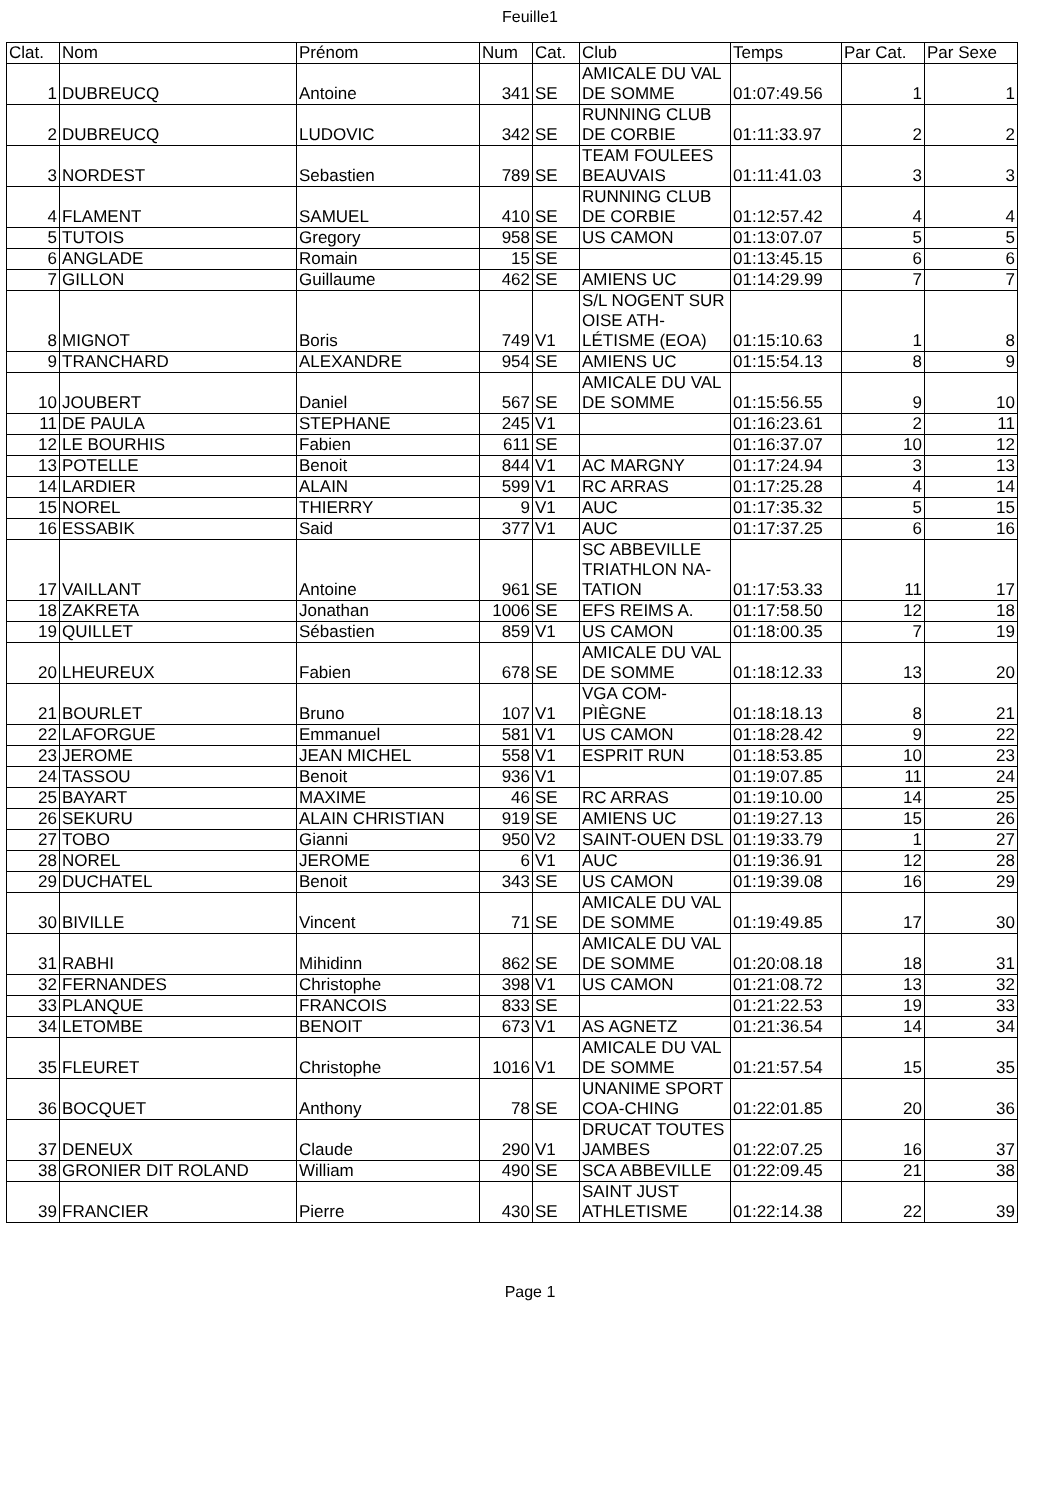Feuille1
| Clat. | Nom | Prénom | Num | Cat. | Club | Temps | Par Cat. | Par Sexe |
| --- | --- | --- | --- | --- | --- | --- | --- | --- |
| 1 | DUBREUCQ | Antoine | 341 | SE | AMICALE DU VAL DE SOMME | 01:07:49.56 | 1 | 1 |
| 2 | DUBREUCQ | LUDOVIC | 342 | SE | RUNNING CLUB DE CORBIE | 01:11:33.97 | 2 | 2 |
| 3 | NORDEST | Sebastien | 789 | SE | TEAM FOULEES BEAUVAIS | 01:11:41.03 | 3 | 3 |
| 4 | FLAMENT | SAMUEL | 410 | SE | RUNNING CLUB DE CORBIE | 01:12:57.42 | 4 | 4 |
| 5 | TUTOIS | Gregory | 958 | SE | US CAMON | 01:13:07.07 | 5 | 5 |
| 6 | ANGLADE | Romain | 15 | SE | | 01:13:45.15 | 6 | 6 |
| 7 | GILLON | Guillaume | 462 | SE | AMIENS UC | 01:14:29.99 | 7 | 7 |
| 8 | MIGNOT | Boris | 749 | V1 | S/L NOGENT SUR OISE ATH-LÉTISME (EOA) | 01:15:10.63 | 1 | 8 |
| 9 | TRANCHARD | ALEXANDRE | 954 | SE | AMIENS UC | 01:15:54.13 | 8 | 9 |
| 10 | JOUBERT | Daniel | 567 | SE | AMICALE DU VAL DE SOMME | 01:15:56.55 | 9 | 10 |
| 11 | DE PAULA | STEPHANE | 245 | V1 | | 01:16:23.61 | 2 | 11 |
| 12 | LE BOURHIS | Fabien | 611 | SE | | 01:16:37.07 | 10 | 12 |
| 13 | POTELLE | Benoit | 844 | V1 | AC MARGNY | 01:17:24.94 | 3 | 13 |
| 14 | LARDIER | ALAIN | 599 | V1 | RC ARRAS | 01:17:25.28 | 4 | 14 |
| 15 | NOREL | THIERRY | 9 | V1 | AUC | 01:17:35.32 | 5 | 15 |
| 16 | ESSABIK | Said | 377 | V1 | AUC | 01:17:37.25 | 6 | 16 |
| 17 | VAILLANT | Antoine | 961 | SE | SC ABBEVILLE TRIATHLON NA-TATION | 01:17:53.33 | 11 | 17 |
| 18 | ZAKRETA | Jonathan | 1006 | SE | EFS REIMS A. | 01:17:58.50 | 12 | 18 |
| 19 | QUILLET | Sébastien | 859 | V1 | US CAMON | 01:18:00.35 | 7 | 19 |
| 20 | LHEUREUX | Fabien | 678 | SE | AMICALE DU VAL DE SOMME | 01:18:12.33 | 13 | 20 |
| 21 | BOURLET | Bruno | 107 | V1 | VGA COM-PIÈGNE | 01:18:18.13 | 8 | 21 |
| 22 | LAFORGUE | Emmanuel | 581 | V1 | US CAMON | 01:18:28.42 | 9 | 22 |
| 23 | JEROME | JEAN MICHEL | 558 | V1 | ESPRIT RUN | 01:18:53.85 | 10 | 23 |
| 24 | TASSOU | Benoit | 936 | V1 | | 01:19:07.85 | 11 | 24 |
| 25 | BAYART | MAXIME | 46 | SE | RC ARRAS | 01:19:10.00 | 14 | 25 |
| 26 | SEKURU | ALAIN CHRISTIAN | 919 | SE | AMIENS UC | 01:19:27.13 | 15 | 26 |
| 27 | TOBO | Gianni | 950 | V2 | SAINT-OUEN DSL | 01:19:33.79 | 1 | 27 |
| 28 | NOREL | JEROME | 6 | V1 | AUC | 01:19:36.91 | 12 | 28 |
| 29 | DUCHATEL | Benoit | 343 | SE | US CAMON | 01:19:39.08 | 16 | 29 |
| 30 | BIVILLE | Vincent | 71 | SE | AMICALE DU VAL DE SOMME | 01:19:49.85 | 17 | 30 |
| 31 | RABHI | Mihidinn | 862 | SE | AMICALE DU VAL DE SOMME | 01:20:08.18 | 18 | 31 |
| 32 | FERNANDES | Christophe | 398 | V1 | US CAMON | 01:21:08.72 | 13 | 32 |
| 33 | PLANQUE | FRANCOIS | 833 | SE | | 01:21:22.53 | 19 | 33 |
| 34 | LETOMBE | BENOIT | 673 | V1 | AS AGNETZ | 01:21:36.54 | 14 | 34 |
| 35 | FLEURET | Christophe | 1016 | V1 | AMICALE DU VAL DE SOMME | 01:21:57.54 | 15 | 35 |
| 36 | BOCQUET | Anthony | 78 | SE | UNANIME SPORT COA-CHING | 01:22:01.85 | 20 | 36 |
| 37 | DENEUX | Claude | 290 | V1 | DRUCAT TOUTES JAMBES | 01:22:07.25 | 16 | 37 |
| 38 | GRONIER DIT ROLAND | William | 490 | SE | SCA ABBEVILLE | 01:22:09.45 | 21 | 38 |
| 39 | FRANCIER | Pierre | 430 | SE | SAINT JUST ATHLETISME | 01:22:14.38 | 22 | 39 |
Page 1